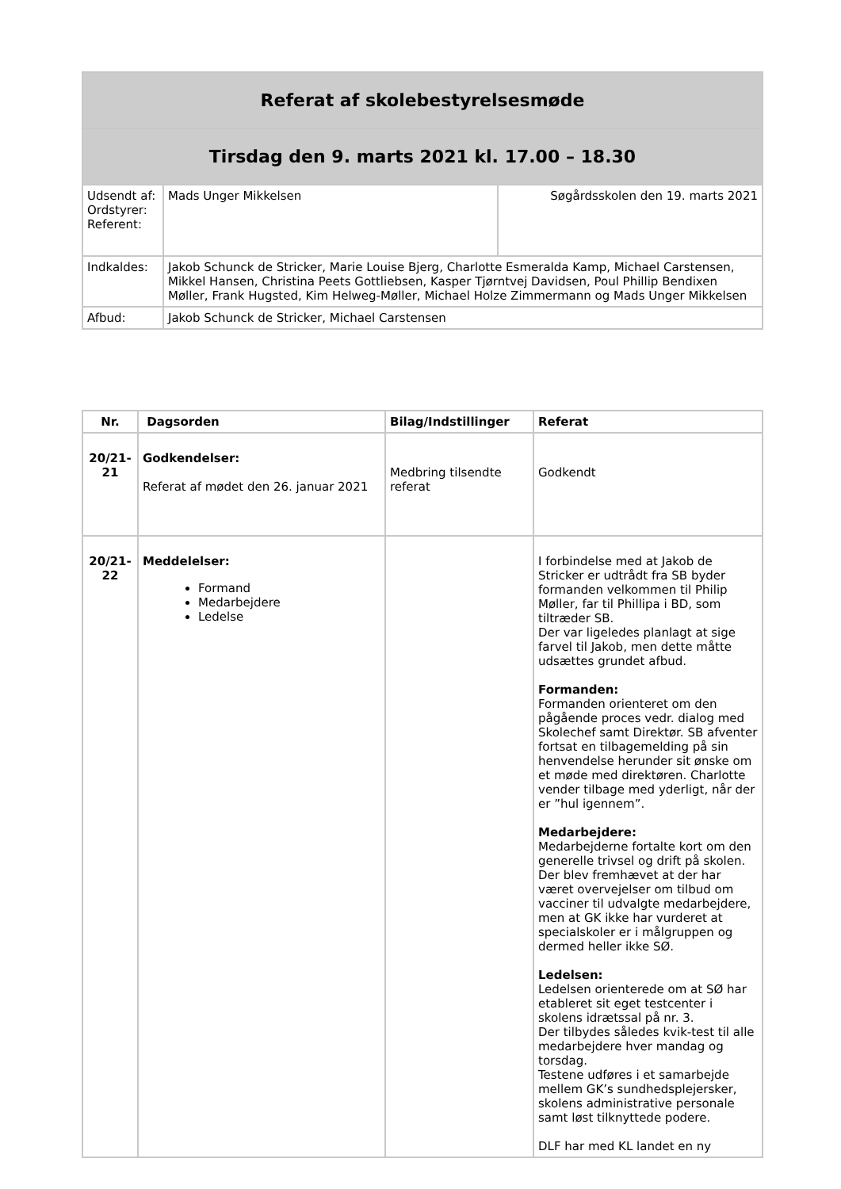| Referat af skolebestyrelsesmøde | | |
| Tirsdag den 9. marts 2021 kl. 17.00 – 18.30 | | |
| Udsendt af: Ordstyrer: Referent: | Mads Unger Mikkelsen | Søgårdsskolen den 19. marts 2021 |
| Indkaldes: | Jakob Schunck de Stricker, Marie Louise Bjerg, Charlotte Esmeralda Kamp, Michael Carstensen, Mikkel Hansen, Christina Peets Gottliebsen, Kasper Tjørntvej Davidsen, Poul Phillip Bendixen Møller, Frank Hugsted, Kim Helweg-Møller, Michael Holze Zimmermann og Mads Unger Mikkelsen | |
| Afbud: | Jakob Schunck de Stricker, Michael Carstensen | |
| Nr. | Dagsorden | Bilag/Indstillinger | Referat |
| --- | --- | --- | --- |
| 20/21-21 | Godkendelser: Referat af mødet den 26. januar 2021 | Medbring tilsendte referat | Godkendt |
| 20/21-22 | Meddelelser: Formand Medarbejdere Ledelse | | I forbindelse med at Jakob de Stricker er udtrådt fra SB byder formanden velkommen til Philip Møller, far til Phillipa i BD, som tiltræder SB. Der var ligeledes planlagt at sige farvel til Jakob, men dette måtte udsættes grundet afbud. Formanden: Formanden orienteret om den pågående proces vedr. dialog med Skolechef samt Direktør. SB afventer fortsat en tilbagemelding på sin henvendelse herunder sit ønske om et møde med direktøren. Charlotte vender tilbage med yderligt, når der er ”hul igennem”. Medarbejdere: Medarbejderne fortalte kort om den generelle trivsel og drift på skolen. Der blev fremhævet at der har været overvejelser om tilbud om vacciner til udvalgte medarbejdere, men at GK ikke har vurderet at specialskoler er i målgruppen og dermed heller ikke SØ. Ledelsen: Ledelsen orienterede om at SØ har etableret sit eget testcenter i skolens idrætssal på nr. 3. Der tilbydes således kvik-test til alle medarbejdere hver mandag og torsdag. Testene udføres i et samarbejde mellem GK’s sundhedsplejersker, skolens administrative personale samt løst tilknyttede podere. DLF har med KL landet en ny |